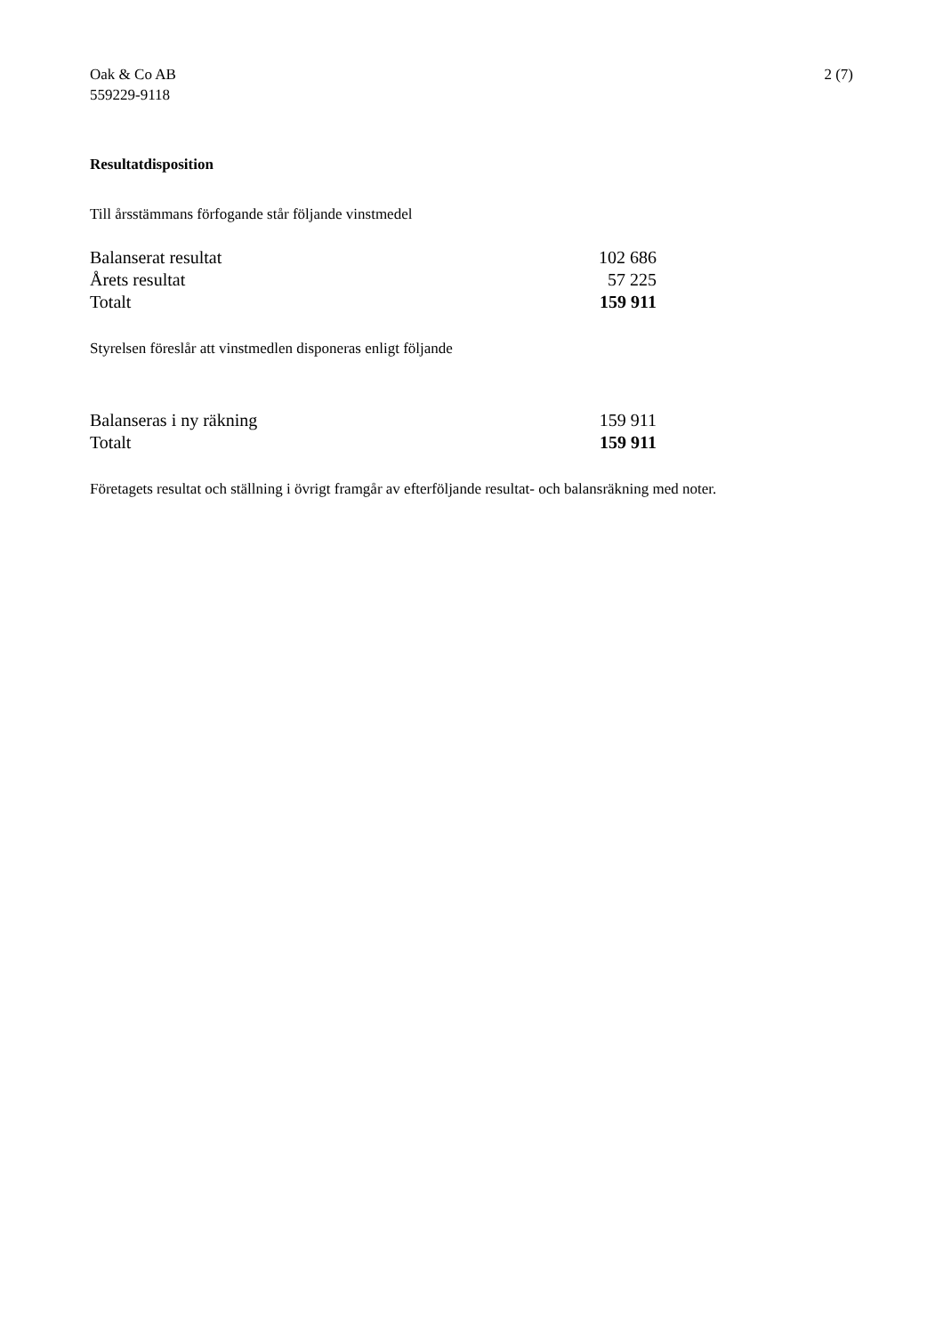Oak & Co AB
559229-9118
2 (7)
Resultatdisposition
Till årsstämmans förfogande står följande vinstmedel
| Balanserat resultat | 102 686 |
| Årets resultat | 57 225 |
| Totalt | 159 911 |
Styrelsen föreslår att vinstmedlen disponeras enligt följande
| Balanseras i ny räkning | 159 911 |
| Totalt | 159 911 |
Företagets resultat och ställning i övrigt framgår av efterföljande resultat- och balansräkning med noter.